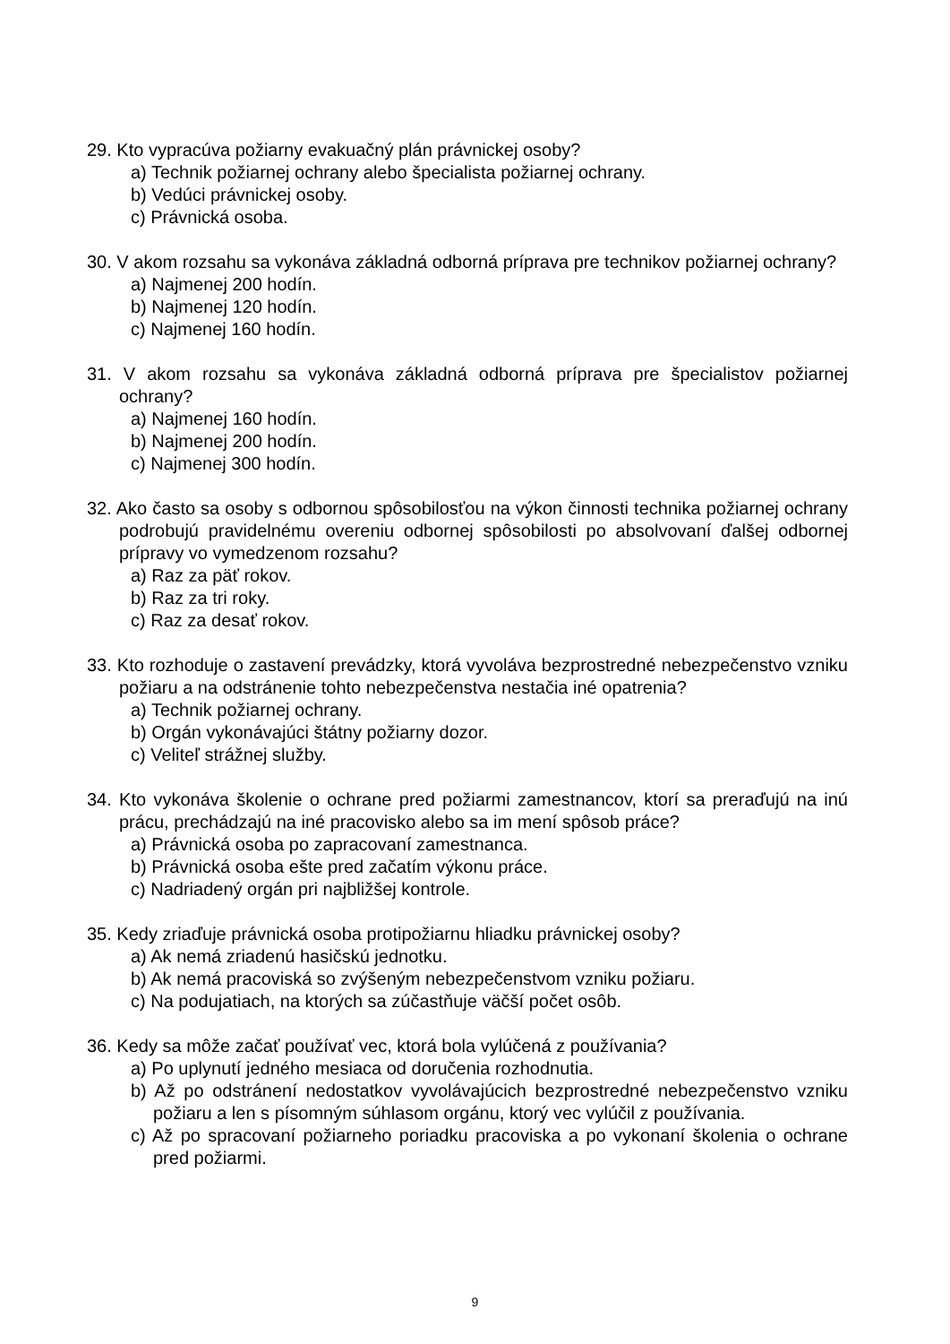29. Kto vypracúva požiarny evakuačný plán právnickej osoby?
a) Technik požiarnej ochrany alebo špecialista požiarnej ochrany.
b) Vedúci právnickej osoby.
c) Právnická osoba.
30. V akom rozsahu sa vykonáva základná odborná príprava pre technikov požiarnej ochrany?
a) Najmenej 200 hodín.
b) Najmenej 120 hodín.
c) Najmenej 160 hodín.
31. V akom rozsahu sa vykonáva základná odborná príprava pre špecialistov požiarnej ochrany?
a) Najmenej 160 hodín.
b) Najmenej 200 hodín.
c) Najmenej 300 hodín.
32. Ako často sa osoby s odbornou spôsobilosťou na výkon činnosti technika požiarnej ochrany podrobujú pravidelnému overeniu odbornej spôsobilosti po absolvovaní ďalšej odbornej prípravy vo vymedzenom rozsahu?
a) Raz za päť rokov.
b) Raz za tri roky.
c) Raz za desať rokov.
33. Kto rozhoduje o zastavení prevádzky, ktorá vyvoláva bezprostredné nebezpečenstvo vzniku požiaru a na odstránenie tohto nebezpečenstva nestačia iné opatrenia?
a) Technik požiarnej ochrany.
b) Orgán vykonávajúci štátny požiarny dozor.
c) Veliteľ strážnej služby.
34. Kto vykonáva školenie o ochrane pred požiarmi zamestnancov, ktorí sa preraďujú na inú prácu, prechádzajú na iné pracovisko alebo sa im mení spôsob práce?
a) Právnická osoba po zapracovaní zamestnanca.
b) Právnická osoba ešte pred začatím výkonu práce.
c) Nadriadený orgán pri najbližšej kontrole.
35. Kedy zriaďuje právnická osoba protipožiarnu hliadku právnickej osoby?
a) Ak nemá zriadenú hasičskú jednotku.
b) Ak nemá pracoviská so zvýšeným nebezpečenstvom vzniku požiaru.
c) Na podujatiach, na ktorých sa zúčastňuje väčší počet osôb.
36. Kedy sa môže začať používať vec, ktorá bola vylúčená z používania?
a) Po uplynutí jedného mesiaca od doručenia rozhodnutia.
b) Až po odstránení nedostatkov vyvolávajúcich bezprostredné nebezpečenstvo vzniku požiaru a len s písomným súhlasom orgánu, ktorý vec vylúčil z používania.
c) Až po spracovaní požiarneho poriadku pracoviska a po vykonaní školenia o ochrane pred požiarmi.
9